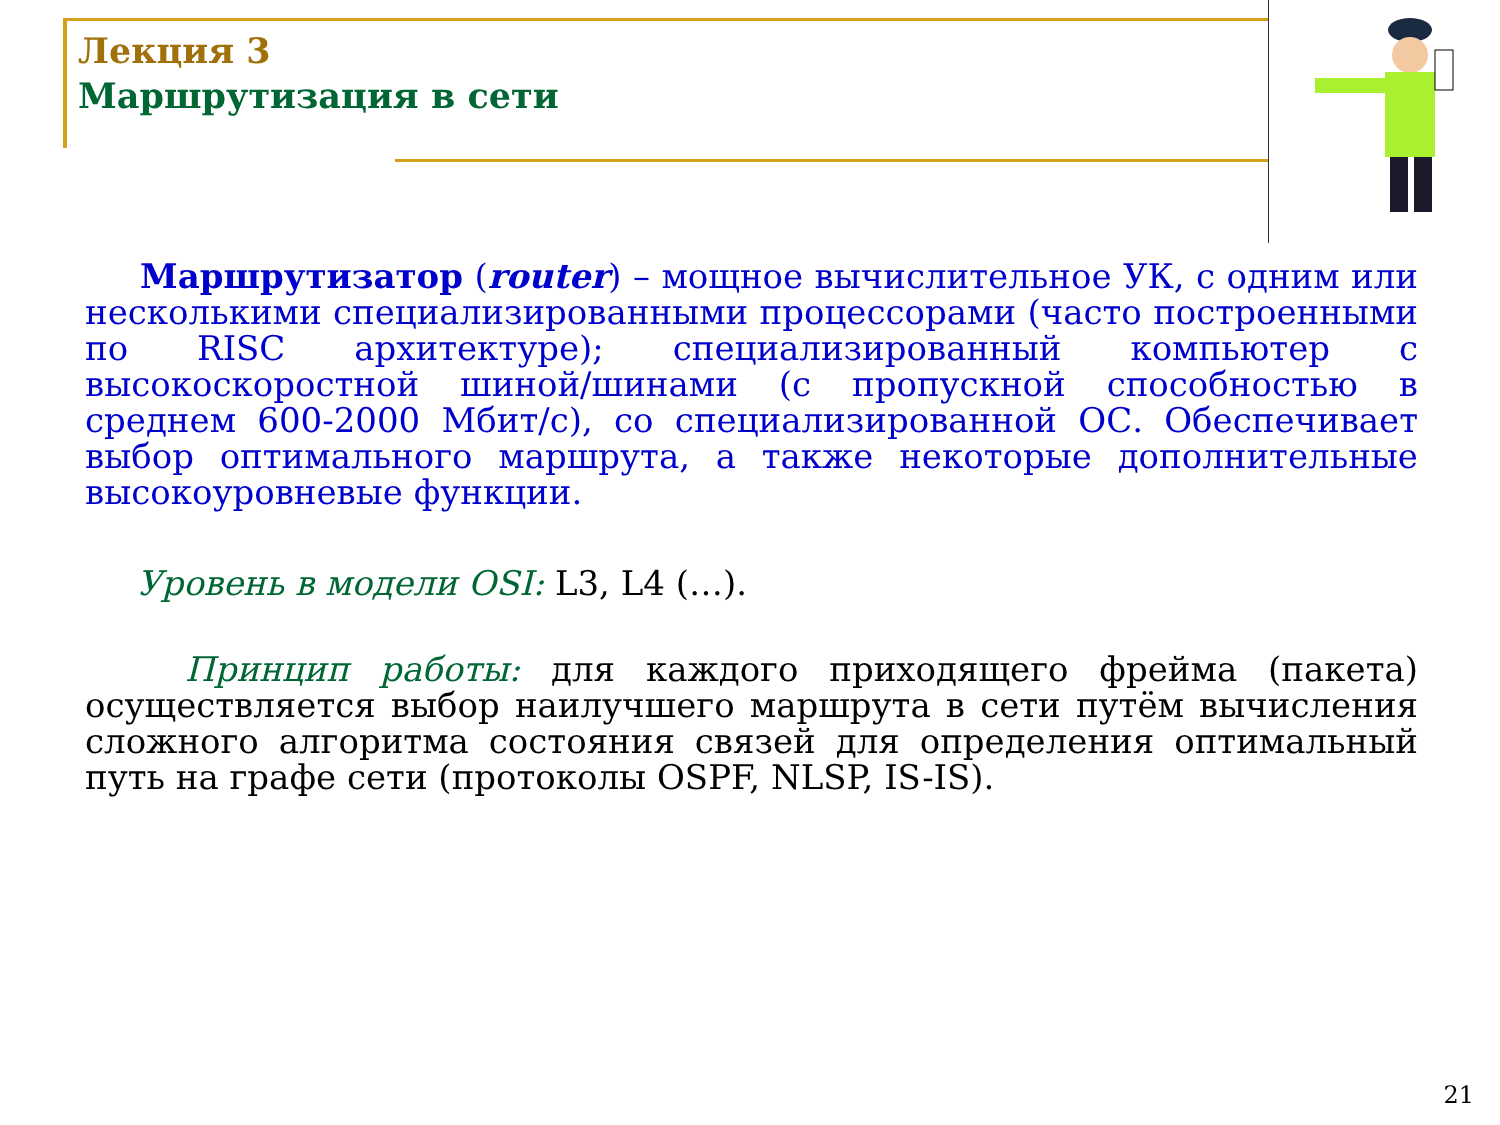Лекция 3
Маршрутизация в сети
Маршрутизатор (router) – мощное вычислительное УК, с одним или несколькими специализированными процессорами (часто построенными по RISC архитектуре); специализированный компьютер с высокоскоростной шиной/шинами (с пропускной способностью в среднем 600-2000 Мбит/с), со специализированной ОС. Обеспечивает выбор оптимального маршрута, а также некоторые дополнительные высокоуровневые функции.
Уровень в модели OSI: L3, L4 (…).
Принцип работы: для каждого приходящего фрейма (пакета) осуществляется выбор наилучшего маршрута в сети путём вычисления сложного алгоритма состояния связей для определения оптимальный путь на графе сети (протоколы OSPF, NLSP, IS-IS).
21